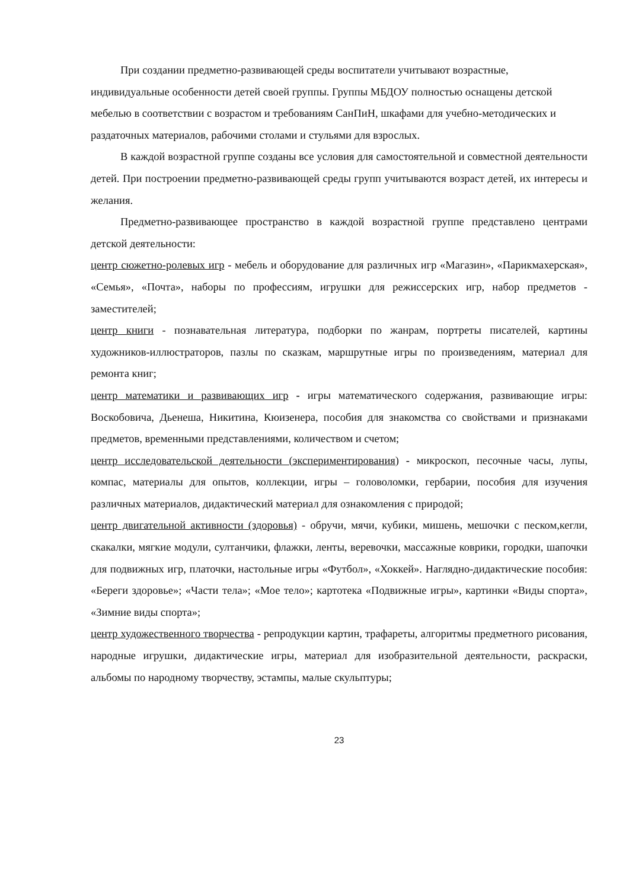При создании предметно-развивающей среды воспитатели учитывают возрастные, индивидуальные особенности детей своей группы. Группы МБДОУ полностью оснащены детской мебелью в соответствии с возрастом и требованиям СанПиН, шкафами для учебно-методических и раздаточных материалов, рабочими столами и стульями для взрослых.
В каждой возрастной группе созданы все условия для самостоятельной и совместной деятельности детей. При построении предметно-развивающей среды групп учитываются возраст детей, их интересы и желания.
Предметно-развивающее пространство в каждой возрастной группе представлено центрами детской деятельности:
центр сюжетно-ролевых игр - мебель и оборудование для различных игр «Магазин», «Парикмахерская», «Семья», «Почта», наборы по профессиям, игрушки для режиссерских игр, набор предметов - заместителей;
центр книги - познавательная литература, подборки по жанрам, портреты писателей, картины художников-иллюстраторов, пазлы по сказкам, маршрутные игры по произведениям, материал для ремонта книг;
центр математики и развивающих игр - игры математического содержания, развивающие игры: Воскобовича, Дьенеша, Никитина, Кюизенера, пособия для знакомства со свойствами и признаками предметов, временными представлениями, количеством и счетом;
центр исследовательской деятельности (экспериментирования) - микроскоп, песочные часы, лупы, компас, материалы для опытов, коллекции, игры – головоломки, гербарии, пособия для изучения различных материалов, дидактический материал для ознакомления с природой;
центр двигательной активности (здоровья) - обручи, мячи, кубики, мишень, мешочки с песком,кегли, скакалки, мягкие модули, султанчики, флажки, ленты, веревочки, массажные коврики, городки, шапочки для подвижных игр, платочки, настольные игры «Футбол», «Хоккей». Наглядно-дидактические пособия: «Береги здоровье»; «Части тела»; «Мое тело»; картотека «Подвижные игры», картинки «Виды спорта», «Зимние виды спорта»;
центр художественного творчества - репродукции картин, трафареты, алгоритмы предметного рисования, народные игрушки, дидактические игры, материал для изобразительной деятельности, раскраски, альбомы по народному творчеству, эстампы, малые скульптуры;
23